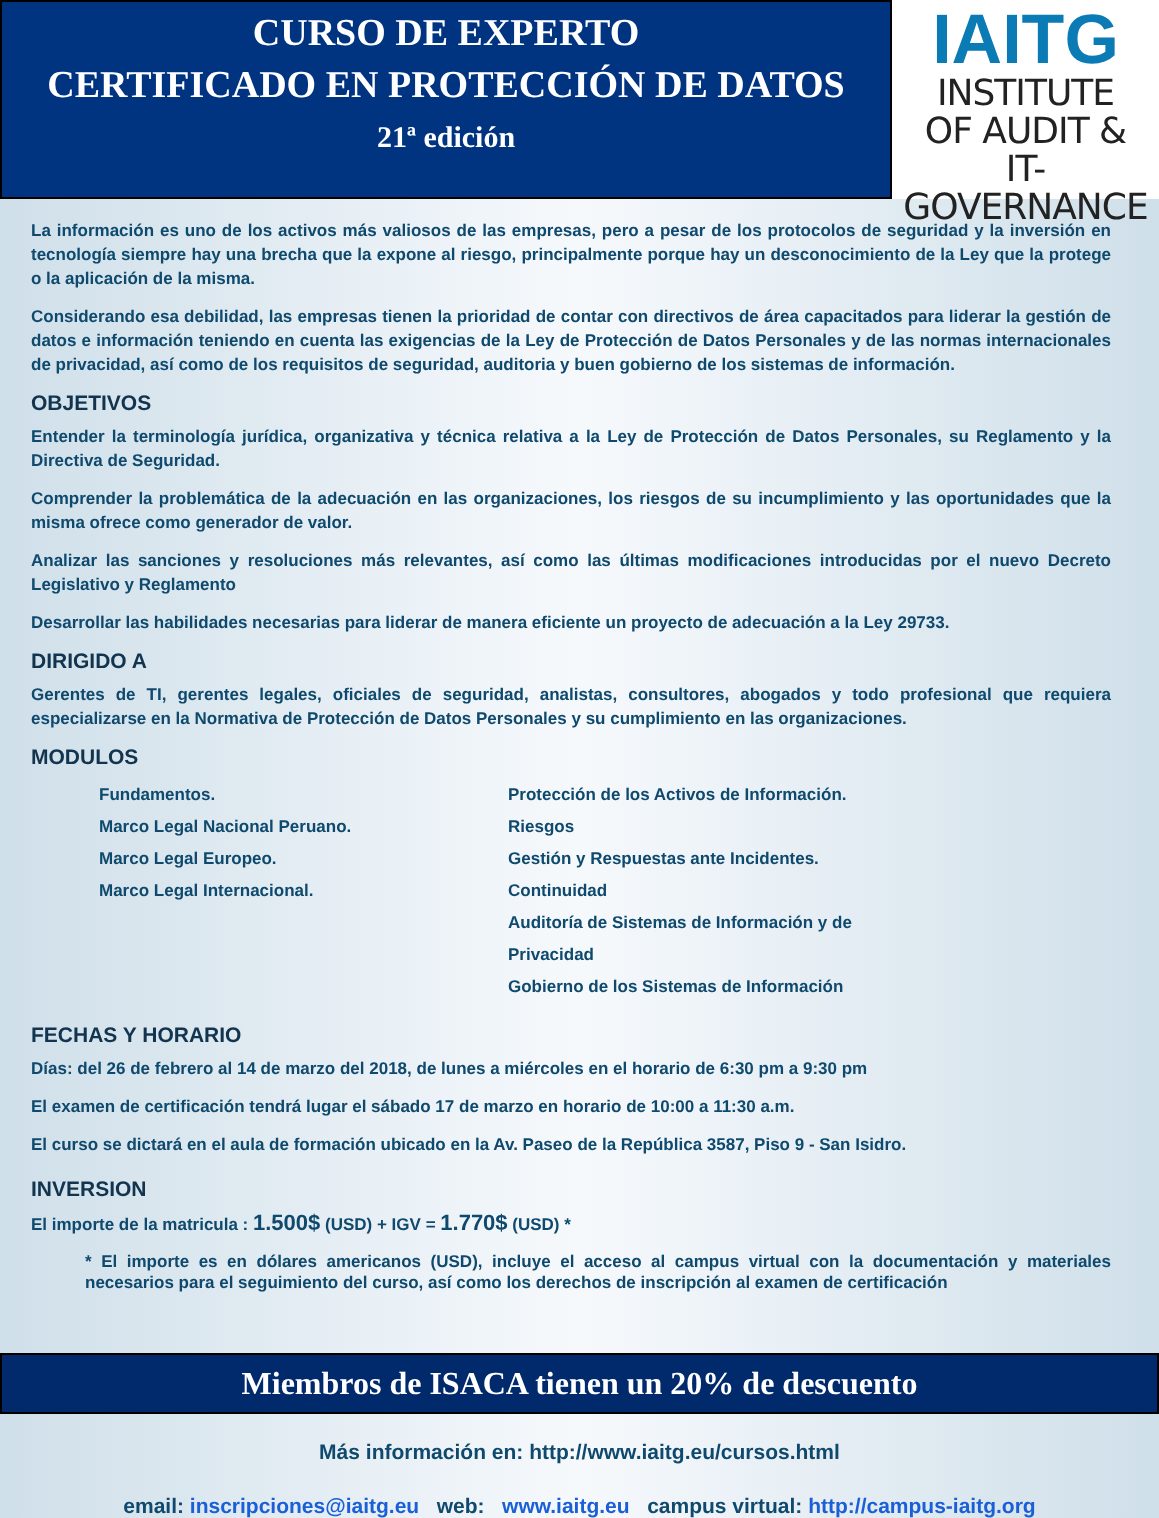CURSO DE EXPERTO
CERTIFICADO EN PROTECCIÓN DE DATOS
21ª edición
IAITG
INSTITUTE
OF AUDIT &
IT-GOVERNANCE
La información es uno de los activos más valiosos de las empresas, pero a pesar de los protocolos de seguridad y la inversión en tecnología siempre hay una brecha que la expone al riesgo, principalmente porque hay un desconocimiento de la Ley que la protege o la aplicación de la misma.
Considerando esa debilidad, las empresas tienen la prioridad de contar con directivos de área capacitados para liderar la gestión de datos e información teniendo en cuenta las exigencias de la Ley de Protección de Datos Personales y de las normas internacionales de privacidad, así como de los requisitos de seguridad, auditoria y buen gobierno de los sistemas de información.
OBJETIVOS
Entender la terminología jurídica, organizativa y técnica relativa a la Ley de Protección de Datos Personales, su Reglamento y la Directiva de Seguridad.
Comprender la problemática de la adecuación en las organizaciones, los riesgos de su incumplimiento y las oportunidades que la misma ofrece como generador de valor.
Analizar las sanciones y resoluciones más relevantes, así como las últimas modificaciones introducidas por el nuevo Decreto Legislativo y Reglamento
Desarrollar las habilidades necesarias para liderar de manera eficiente un proyecto de adecuación a la Ley 29733.
DIRIGIDO A
Gerentes de TI, gerentes legales, oficiales de seguridad, analistas, consultores, abogados y todo profesional que requiera especializarse en la Normativa de Protección de Datos Personales y su cumplimiento en las organizaciones.
MODULOS
Fundamentos.
Marco Legal Nacional Peruano.
Marco Legal Europeo.
Marco Legal Internacional.
Protección de los Activos de Información. Riesgos
Gestión y Respuestas ante Incidentes. Continuidad
Auditoría de Sistemas de Información y de Privacidad
Gobierno de los Sistemas de Información
FECHAS Y HORARIO
Días: del 26 de febrero al 14 de marzo del 2018, de lunes a miércoles en el horario de 6:30 pm a 9:30 pm
El examen de certificación tendrá lugar el sábado 17 de marzo en horario de 10:00 a 11:30 a.m.
El curso se dictará en el aula de formación ubicado en la Av. Paseo de la República 3587, Piso 9 - San Isidro.
INVERSION
El importe de la matricula : 1.500$ (USD) + IGV = 1.770$ (USD) *
* El importe es en dólares americanos (USD), incluye el acceso al campus virtual con la documentación y materiales necesarios para el seguimiento del curso, así como los derechos de inscripción al examen de certificación
Miembros de ISACA tienen un 20% de descuento
Más información en: http://www.iaitg.eu/cursos.html
email: inscripciones@iaitg.eu web: www.iaitg.eu campus virtual: http://campus-iaitg.org